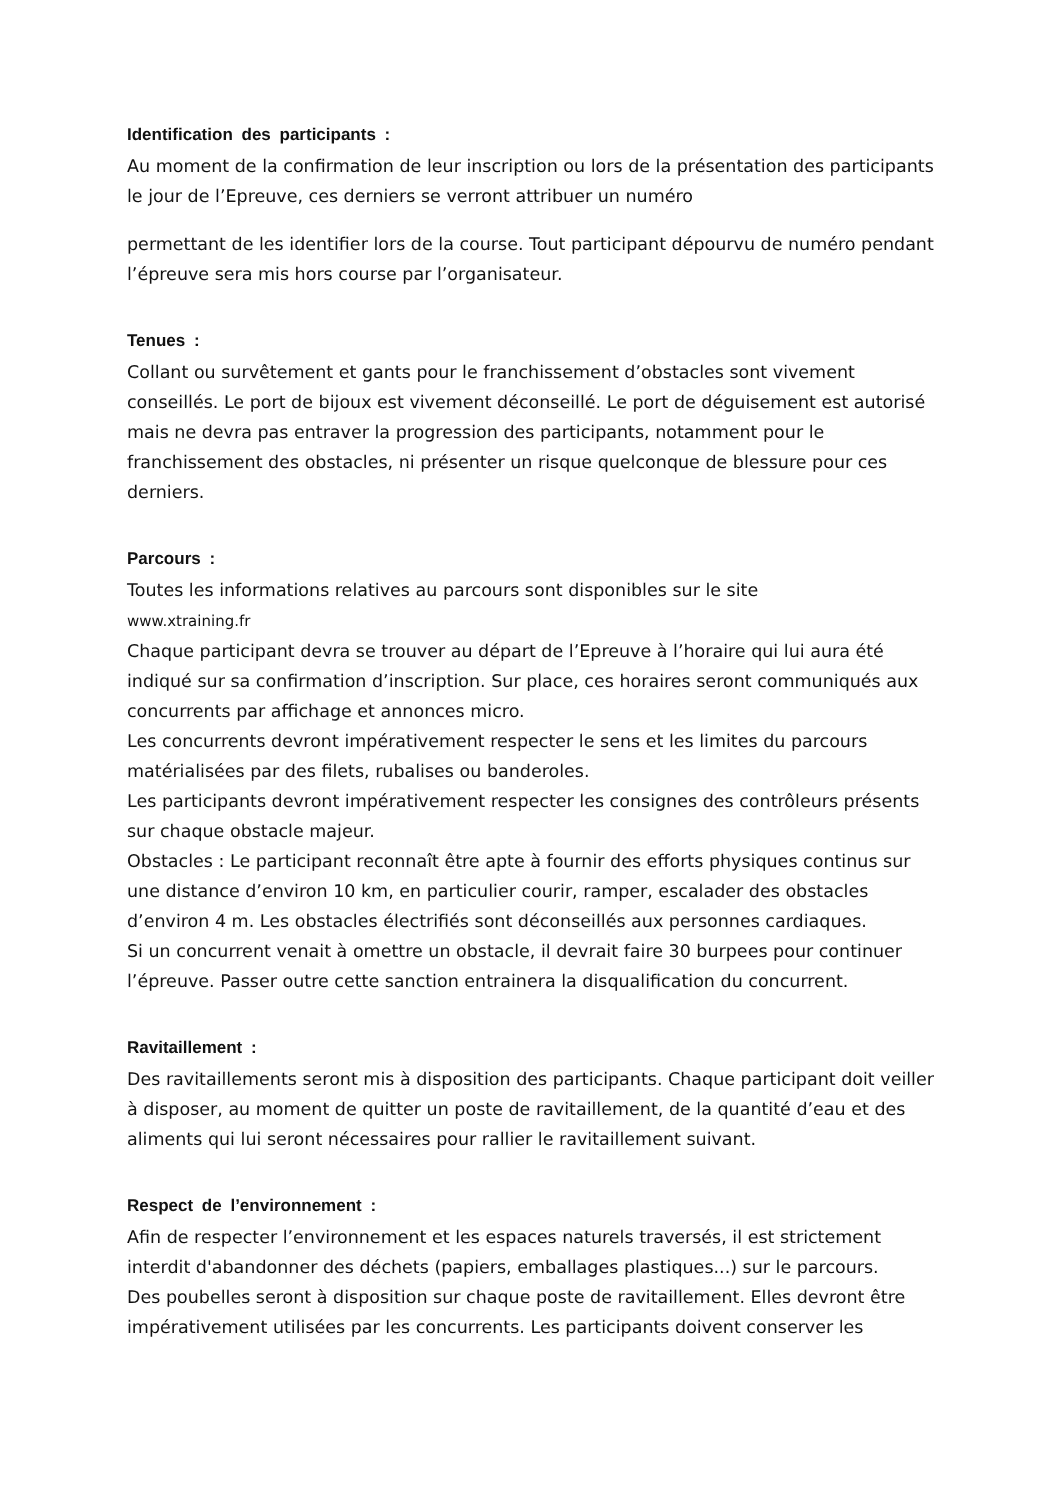Identification des participants :
Au moment de la confirmation de leur inscription ou lors de la présentation des participants le jour de l’Epreuve, ces derniers se verront attribuer un numéro
permettant de les identifier lors de la course. Tout participant dépourvu de numéro pendant l’épreuve sera mis hors course par l’organisateur.
Tenues :
Collant ou survêtement et gants pour le franchissement d’obstacles sont vivement conseillés. Le port de bijoux est vivement déconseillé. Le port de déguisement est autorisé mais ne devra pas entraver la progression des participants, notamment pour le franchissement des obstacles, ni présenter un risque quelconque de blessure pour ces derniers.
Parcours :
Toutes les informations relatives au parcours sont disponibles sur le site
www.xtraining.fr
Chaque participant devra se trouver au départ de l’Epreuve à l’horaire qui lui aura été indiqué sur sa confirmation d’inscription. Sur place, ces horaires seront communiqués aux concurrents par affichage et annonces micro.
Les concurrents devront impérativement respecter le sens et les limites du parcours matérialisées par des filets, rubalises ou banderoles.
Les participants devront impérativement respecter les consignes des contrôleurs présents sur chaque obstacle majeur.
Obstacles : Le participant reconnaît être apte à fournir des efforts physiques continus sur une distance d’environ 10 km, en particulier courir, ramper, escalader des obstacles d’environ 4 m. Les obstacles électrifiés sont déconseillés aux personnes cardiaques.
Si un concurrent venait à omettre un obstacle, il devrait faire 30 burpees pour continuer l’épreuve. Passer outre cette sanction entrainera la disqualification du concurrent.
Ravitaillement :
Des ravitaillements seront mis à disposition des participants. Chaque participant doit veiller à disposer, au moment de quitter un poste de ravitaillement, de la quantité d’eau et des aliments qui lui seront nécessaires pour rallier le ravitaillement suivant.
Respect de l’environnement :
Afin de respecter l’environnement et les espaces naturels traversés, il est strictement interdit d'abandonner des déchets (papiers, emballages plastiques...) sur le parcours.
Des poubelles seront à disposition sur chaque poste de ravitaillement. Elles devront être impérativement utilisées par les concurrents. Les participants doivent conserver les